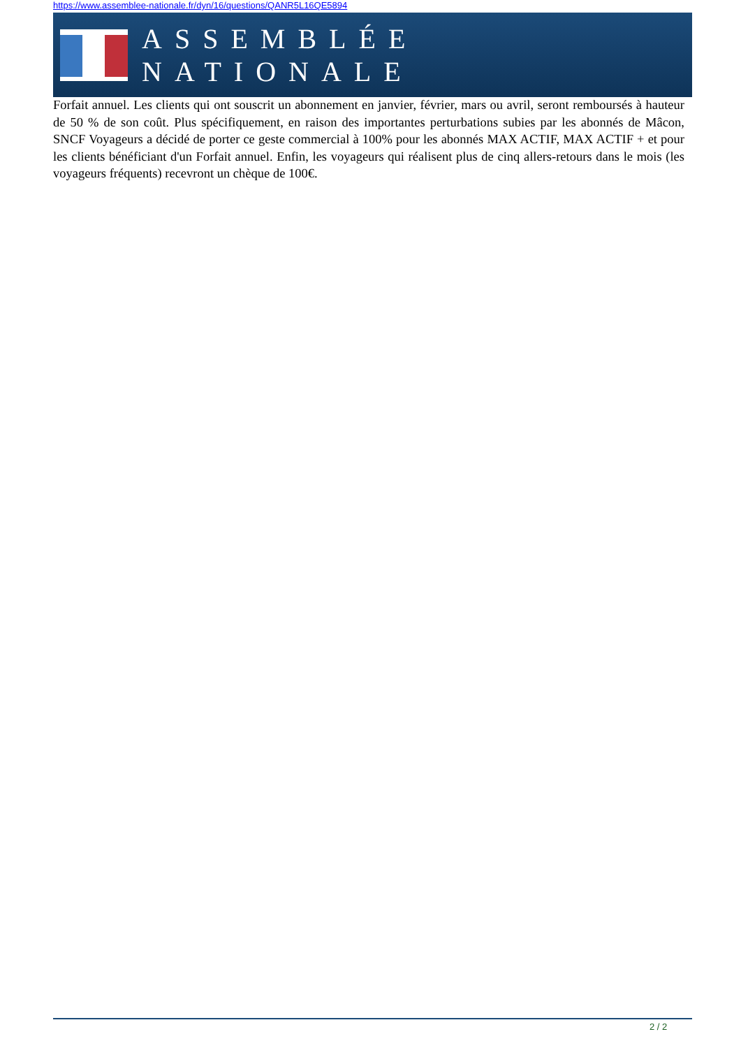https://www.assemblee-nationale.fr/dyn/16/questions/QANR5L16QE5894
ASSEMBLÉE NATIONALE
Forfait annuel. Les clients qui ont souscrit un abonnement en janvier, février, mars ou avril, seront remboursés à hauteur de 50 % de son coût. Plus spécifiquement, en raison des importantes perturbations subies par les abonnés de Mâcon, SNCF Voyageurs a décidé de porter ce geste commercial à 100% pour les abonnés MAX ACTIF, MAX ACTIF + et pour les clients bénéficiant d'un Forfait annuel. Enfin, les voyageurs qui réalisent plus de cinq allers-retours dans le mois (les voyageurs fréquents) recevront un chèque de 100€.
2 / 2